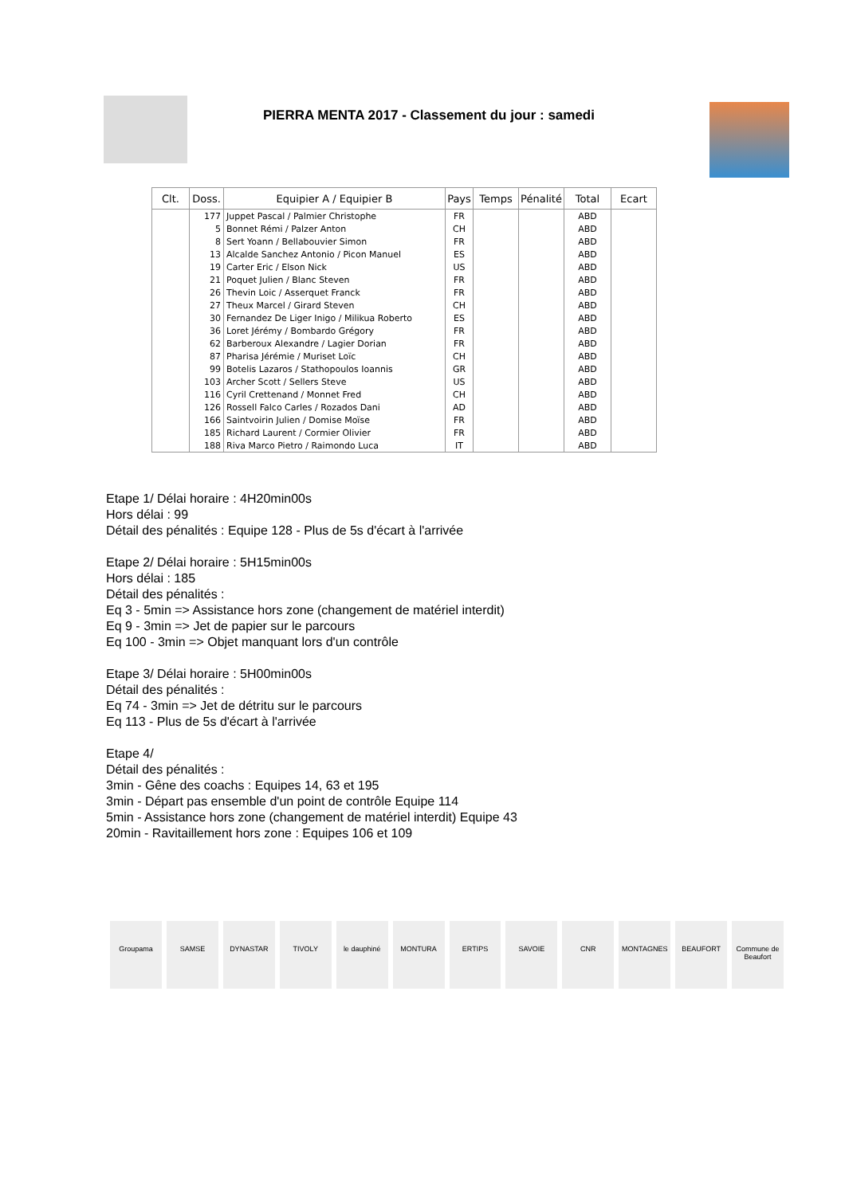PIERRA MENTA 2017 - Classement du jour : samedi
| Clt. | Doss. | Equipier A / Equipier B | Pays | Temps | Pénalité | Total | Ecart |
| --- | --- | --- | --- | --- | --- | --- | --- |
| | 177 | Juppet Pascal / Palmier Christophe | FR | | | ABD | |
| | 5 | Bonnet Rémi / Palzer Anton | CH | | | ABD | |
| | 8 | Sert Yoann / Bellabouvier Simon | FR | | | ABD | |
| | 13 | Alcalde Sanchez Antonio / Picon Manuel | ES | | | ABD | |
| | 19 | Carter Eric / Elson Nick | US | | | ABD | |
| | 21 | Poquet Julien / Blanc Steven | FR | | | ABD | |
| | 26 | Thevin Loic / Asserquet Franck | FR | | | ABD | |
| | 27 | Theux Marcel / Girard Steven | CH | | | ABD | |
| | 30 | Fernandez De Liger Inigo / Milikua Roberto | ES | | | ABD | |
| | 36 | Loret Jérémy / Bombardo Grégory | FR | | | ABD | |
| | 62 | Barberoux Alexandre / Lagier Dorian | FR | | | ABD | |
| | 87 | Pharisa Jérémie / Muriset Loïc | CH | | | ABD | |
| | 99 | Botelis Lazaros / Stathopoulos Ioannis | GR | | | ABD | |
| | 103 | Archer Scott / Sellers Steve | US | | | ABD | |
| | 116 | Cyril Crettenand / Monnet Fred | CH | | | ABD | |
| | 126 | Rossell Falco Carles / Rozados Dani | AD | | | ABD | |
| | 166 | Saintvoirin Julien / Domise Moïse | FR | | | ABD | |
| | 185 | Richard Laurent / Cormier Olivier | FR | | | ABD | |
| | 188 | Riva Marco Pietro / Raimondo Luca | IT | | | ABD | |
Etape 1/ Délai horaire : 4H20min00s
Hors délai : 99
Détail des pénalités : Equipe 128 - Plus de 5s d'écart à l'arrivée
Etape 2/ Délai horaire : 5H15min00s
Hors délai : 185
Détail des pénalités :
Eq 3 - 5min => Assistance hors zone (changement de matériel interdit)
Eq 9 - 3min => Jet de papier sur le parcours
Eq 100 - 3min => Objet manquant lors d'un contrôle
Etape 3/ Délai horaire : 5H00min00s
Détail des pénalités :
Eq 74 - 3min => Jet de détritu sur le parcours
Eq 113 - Plus de 5s d'écart à l'arrivée
Etape 4/
Détail des pénalités :
3min - Gêne des coachs : Equipes 14, 63 et 195
3min - Départ pas ensemble d'un point de contrôle Equipe 114
5min - Assistance hors zone (changement de matériel interdit) Equipe 43
20min - Ravitaillement hors zone : Equipes 106 et 109
Groupama SAMSE DYNASTAR TIVOLY le dauphiné MONTURA ERTIPS SAVOIE CNR MONTAGNES BEAUFORT Commune de Beaufort